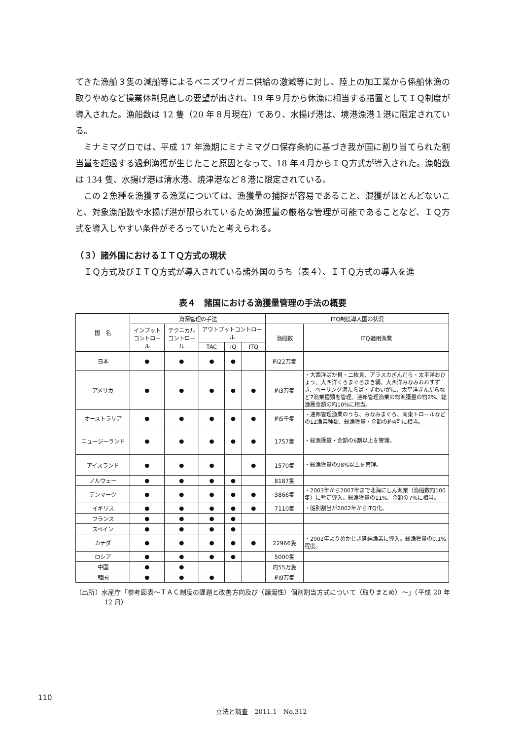てきた漁船３隻の減船等によるベニズワイガニ供給の激減等に対し、陸上の加工業から係船休漁の取りやめなど操業体制見直しの要望が出され、19 年９月から休漁に相当する措置としてＩＱ制度が導入された。漁船数は 12 隻（20 年８月現在）であり、水揚げ港は、境港漁港１港に限定されている。
ミナミマグロでは、平成 17 年漁期にミナミマグロ保存条約に基づき我が国に割り当てられた割当量を超過する過剰漁獲が生じたこと原因となって、18 年４月からＩＱ方式が導入された。漁船数は 134 隻、水揚げ港は清水港、焼津港など８港に限定されている。
この２魚種を漁獲する漁業については、漁獲量の捕捉が容易であること、混獲がほとんどないこと、対象漁船数や水揚げ港が限られているため漁獲量の厳格な管理が可能であることなど、ＩＱ方式を導入しやすい条件がそろっていたと考えられる。
（３）諸外国におけるＩＴＱ方式の現状
ＩＱ方式及びＩＴＱ方式が導入されている諸外国のうち（表４）、ＩＴＱ方式の導入を進
表４　諸国における漁獲量管理の手法の概要
| 国 名 | 資源管理の手法 | | | | | ITQ制度導入国の状況 | |
| --- | --- | --- | --- | --- | --- | --- | --- |
| | インプット コントロール | テクニカル コントロール | アウトプットコントロール | | | 漁船数 | ITQ適用漁業 |
| | | | TAC | IQ | ITQ | | |
| 日本 | ● | ● | ● | ● | | 約22万隻 | |
| アメリカ | ● | ● | ● | ● | ● | 約3万隻 | ・大西洋ばか貝・二枚貝、アラスカぎんだら・太平洋おひょう、大西洋くろまぐろまき網、大西洋みなみおおすずき、ベーリング海たらば・ずわいがに、太平洋ぎんだらなど7漁業種類を管理。連邦管理漁業の総漁獲量の約2%、総漁獲金額の約10%に相当。 |
| オーストラリア | ● | ● | ● | ● | ● | 約5千隻 | ・連邦管理漁業のうち、みなみまぐろ、南東トロールなどの12漁業種類、総漁獲量・金額の約4割に相当。 |
| ニュージーランド | ● | ● | ● | ● | ● | 1757隻 | ・総漁獲量・金額の6割以上を管理。 |
| アイスランド | ● | ● | ● | | ● | 1570隻 | ・総漁獲量の98%以上を管理。 |
| ノルウェー | ● | ● | ● | ● | | 8187隻 | |
| デンマーク | ● | ● | ● | ● | ● | 3866隻 | ・2003年から2007年まで北海にしん漁業（漁船数約100隻）に暫定導入。総漁獲量の11%、金額の7%に相当。 |
| イギリス | ● | ● | ● | ● | ● | 7110隻 | ・船別割当が2002年からITQ化。 |
| フランス | ● | ● | ● | ● | | | |
| スペイン | ● | ● | ● | ● | | | |
| カナダ | ● | ● | ● | ● | ● | 22966隻 | ・2002年よりめかじき延縄漁業に導入。総漁獲量の0.1%程度。 |
| ロシア | ● | ● | ● | ● | | 5000隻 | |
| 中国 | ● | ● | | | | 約55万隻 | |
| 韓国 | ● | ● | ● | | | 約9万隻 | |
（出所）水産庁「参考図表～ＴＡＣ制度の課題と改善方向及び（譲渡性）個別割当方式について（取りまとめ）～」（平成 20 年 12 月）
110
立法と調査　2011.1　No.312